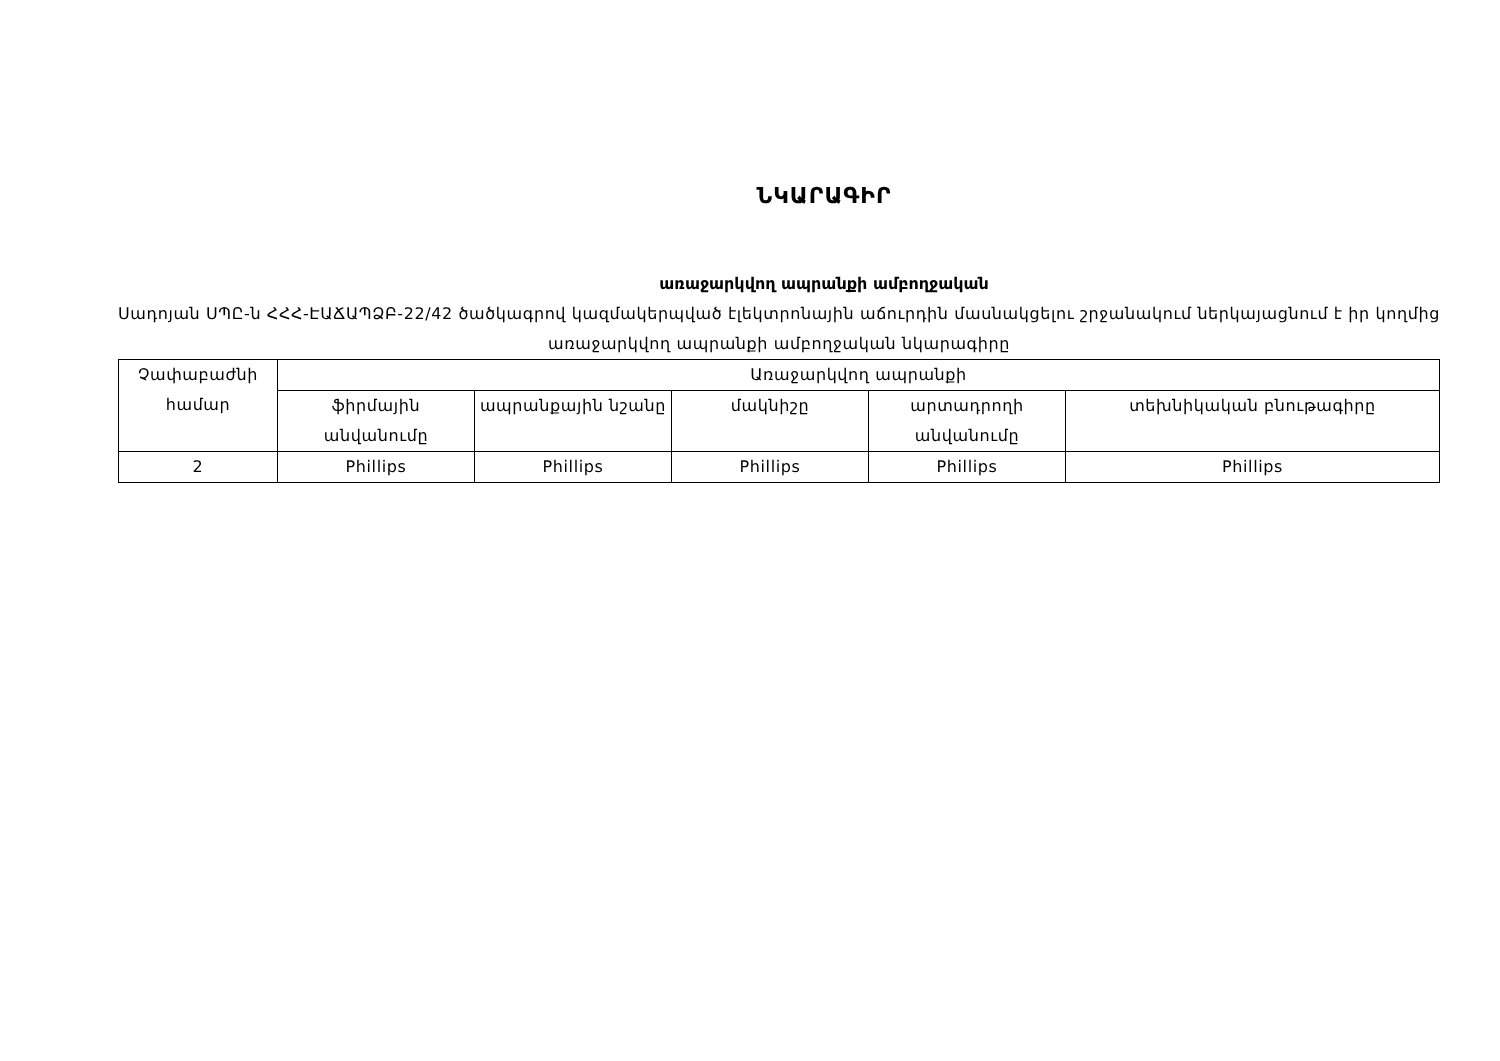ՆԿԱՐԱԳԻՐ
առաջարկվող ապրանքի ամբողջական
Սադոյան ՍՊԸ-ն ՀՀՀ-ԷԱՃԱՊՁԲ-22/42 ծածկագրով կազմակերպված էլեկտրոնային աճուրդին մասնակցելու շրջանակում ներկայացնում է իր կողմից առաջարկվող ապրանքի ամբողջական նկարագիրը
| Չափաբաժնի համար | Առաջարկվող ապրանքի | | | | |
| --- | --- | --- | --- | --- | --- |
| | ֆիրմային անվանումը | ապրանքային նշանը | մակնիշը | արտադրողի անվանումը | տեխնիկական բնութագիրը |
| 2 | Phillips | Phillips | Phillips | Phillips | Phillips |